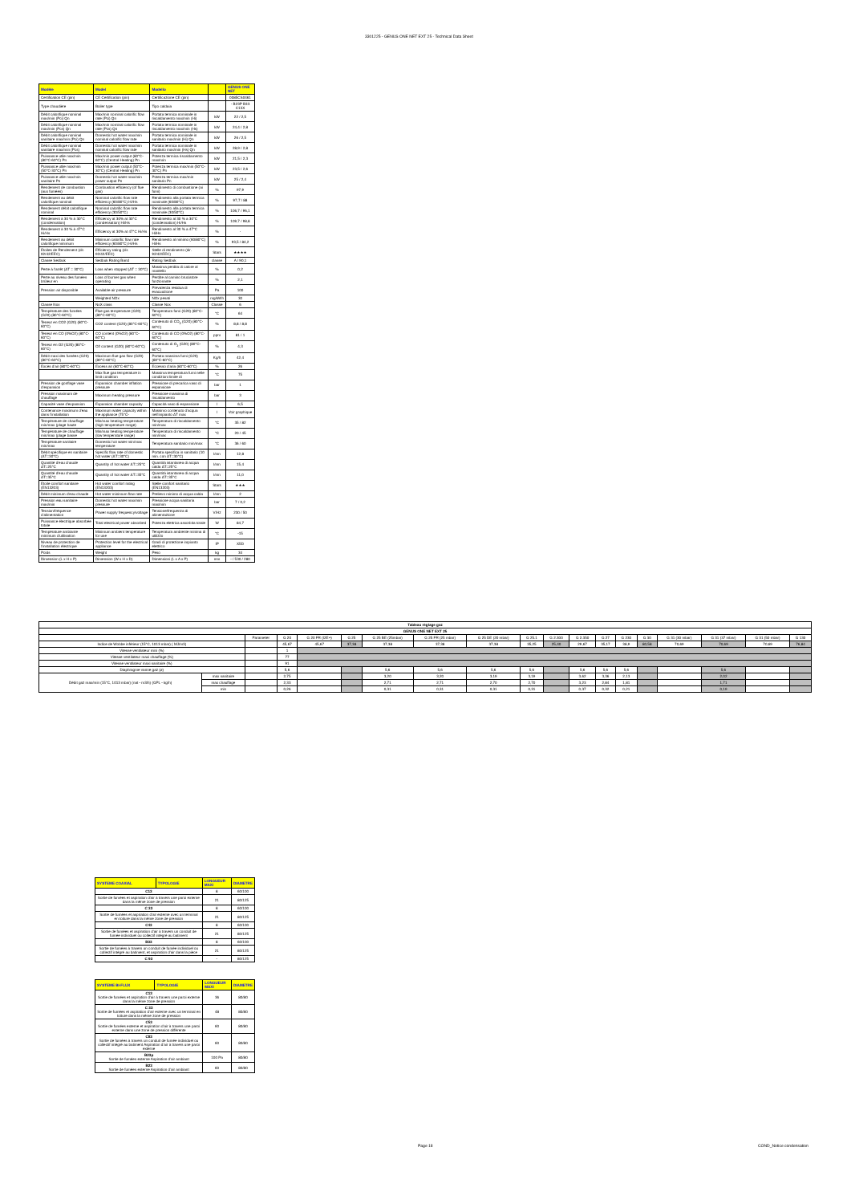3301225 - GENUS ONE NET EXT 25 - Technical Data Sheet
| Modèle | Model | Modello | | GENUS ONE NET |
| --- | --- | --- | --- | --- |
| Certification CE (pin) | CE Certification (pin) | Certificazione CE (pin) | | 0085CS0461 |
| Type chaudière | Boiler type | Tipo caldaia | | - B23P B33 C13X |
| Débit calorifique nominal max/min (Pci) Qn | Max/min nominal calorific flow rate (Pci) Qn | Portata termica nominale in riscaldamento max/min (Hi) | kW | 22 / 2,5 |
| Débit calorifique nominal max/min (Pcs) Qn | Max/min nominal calorific flow rate (Pcs) Qn | Portata termica nominale in riscaldamento max/min (Hs) | kW | 24,4 / 2,8 |
| Débit calorifique nominal sanitaire max/min (Pci) Qn | Domestic hot water max/min nominal calorific flow rate | Portata termica nominale in sanitario max/min (Hi) Qn | kW | 26 / 2,5 |
| Débit calorifique nominal sanitaire max/min (Pcs) | Domestic hot water max/min nominal calorific flow rate | Portata termica nominale in sanitario max/min (Hs) Qn | kW | 28,9 / 2,8 |
| Puissance utile max/min (80°C-60°C) Pn | Max/min power output (80°C-60°C) (Central Heating) Pn | Potenza termica riscaldamento max/min | kW | 21,5 / 2,3 |
| Puissance utile max/min (50°C-30°C) Pn | Max/min power output (50°C-30°C) (Central Heating) Pn | Potenza termica max/min (50°C-30°C) Pn | kW | 23,5 / 2,6 |
| Puissance utile max/min sanitaire Pn | Domestic hot water max/min power output Pn | Potenza termica max/min sanitario Pn | kW | 25 / 2,4 |
| Rendement de combustion (aux fumées) | Combustion efficiency (of flue gas) | Rendimento di combustione (ai fumi) | % | 97,9 |
| Rendement au débit calorifique nominal | Nominal calorific flow rate efficiency (60/80°C) Hi/Hs | Rendimento alla portata termica nominale (60/80°C) | % | 97,7 / 88 |
| Rendement débit calorifique nominal | Nominal calorific flow rate efficiency (30/50°C) | Rendimento alla portata termica nominale (30/50°C) | % | 106,7 / 96,1 |
| Rendement à 30 % à 30°C (condensation) | Efficiency at 30% at 30°C (condensation) Hi/Hs | Rendimento al 30 % a 30°C (condensation) Hi/Hs | % | 109,7 / 98,8 |
| Rendement à 30 % à 47°C Hi/Hs | Efficiency at 30% at 47°C Hi/Hs | Rendimento al 30 % a 47°C Hi/Hs | % | - |
| Rendement au débit calorifique minimum | Minimum calorific flow rate efficiency (60/80°C) Hi/Hs | Rendimento al minimo (60/80°C) Hi/Hs | % | 93,5 / 84,2 |
| Etoiles de Rendement (dir. 92/42/EEC) | Efficiency rating (dir. 92/42/EEC) | Stelle di rendimento (dir. 92/42/EEC) | Stars | ★★★★ |
| Classe Sedbuk | Sedbuk Rating Band | Rating Sedbuk | classe | A / 90,1 |
| Perte à l'arrêt (ΔT = 30°C) | Loss when stopped (ΔT = 30°C) | Massima perdita di calore al mantello | % | 0,2 |
| Perte au niveau des fumées brûleur en | Loss of burner gas when operating | Perdite al camino bruciatore funzionante | % | 2,1 |
| Pression air disponible | Available air pressure | Prevalenza residua di evacuazione | Pa | 100 |
| | Weighted NOx | NOx pesati | mg/kWh | 30 |
| Classe Nox | NoX class | Classe Nox | Classe | 6 |
| Température des fumées (G20) (80°C-60°C) | Flue gas temperature (G20) (80°C-60°C) | Temperatura fumi (G20) (80°C-60°C) | °C | 64 |
| Teneur en CO2 (G20) (80°C-60°C) | CO2 content (G20) (80°C-60°C) | Contenuto di CO<sub>2</sub> (G20) (80°C-60°C) | % | 8,8 / 8,8 |
| Teneur en CO (0%O2) (80°C-60°C) | CO content (0%O2) (80°C-60°C) | Contenuto di CO (0%O2) (80°C-60°C) | ppm | 81 / 1 |
| Teneur en O2 (G20) (80°C-60°C) | O2 content (G20) (80°C-60°C) | Contenuto di O<sub>2</sub> (G20) (80°C-60°C) | % | 4,3 |
| Débit maxi des fumées (G20) (80°C-60°C) | Maximum flue gas flow (G20) (80°C-60°C) | Portata massima fumi (G20) (80°C-60°C) | Kg/h | 42,4 |
| Excès d'air (80°C-60°C) | Excess air (80°C-60°C) | Eccesso d'aria (80°C-60°C) | % | 26 |
| | Max flue gas temperature in limit condition | Massima temperatura fumi nelle condizioni limite di | °C | 75 |
| Pression de gonflage vase d'expansion | Expansion chamber inflation pressure | Pressione di precarica vaso di espansione | bar | 1 |
| Pression maximum de chauffage | Maximum heating pressure | Pressione massima di riscaldamento | bar | 3 |
| Capacité vase d'expansion | Expansion chamber capacity | Capacità vaso di espansione | l | 6,5 |
| Contenance maximum d'eau dans l'installation | Maximum water capacity within the appliance (75°C- | Massimo contenuto d'acqua nell'impianto ΔT max | l | Voir graphique |
| Température de chauffage min/max (plage haute | Min/max heating temperature (high temperature range) | Temperatura di riscaldamento min/max | °C | 35 / 82 |
| Température de chauffage min/max (plage basse | Min/max heating temperature (low temperature range) | Temperatura di riscaldamento min/max | °C | 20 / 45 |
| Température sanitaire min/max | Domestic hot water min/max temperature | Temperatura sanitario min/max | °C | 36 / 60 |
| Débit spécifique en sanitaire (ΔT=30°C) | Specific flow rate of domestic hot water (ΔT=30°C) | Portata specifica in sanitario (10 min. con ΔT=30°C) | l/mn | 12,8 |
| Quantité d'eau chaude ΔT=25°C | Quantity of hot water ΔT=25°C | Quantità istantanea di acqua calda ΔT=25°C | l/mn | 15,4 |
| Quantité d'eau chaude ΔT=35°C | Quantity of hot water ΔT=35°C | Quantità istantanea di acqua calda ΔT=35°C | l/mn | 11,0 |
| Etoile comfort sanitaire (EN13203) | Hot water comfort rating (EN13203) | Stelle comfort sanitario (EN13203) | Stars | ★★★ |
| Débit minimum d'eau chaude | Hot water minimum flow rate | Prelievo minimo di acqua calda | l/mn | 2 |
| Pression eau sanitaire max/min | Domestic hot water max/min pressure | Pressione acqua sanitaria max/min | bar | 7 / 0,2 |
| Tension/fréquence d'alimentation | Power supply frequency/voltage | Tensione/frequenza di alimentazione | V/Hz | 230 / 50 |
| Puissance électrique absorbée totale | Total electrical power absorbed | Potenza elettrica assorbita totale | W | 84,7 |
| Température ambiante minimum d'utilisation | Minimum ambient temperature for use | Temperatura ambiente minima di utilizzo | °C | -15 |
| Niveau de protection de l'installation électrique | Protection level for the electrical appliance | Gradi di protezione impianto elettrico | IP | X5D |
| Poids | Weight | Peso | kg | 34 |
| Dimension (L x H x P) | Dimension (W x H x D) | Dimensioni (L x A x P) | mm | - / 530 / 280 |
| Tableau réglage gaz | | | | | | | | | | | | | | | | | | |
| --- | --- | --- | --- | --- | --- | --- | --- | --- | --- | --- | --- | --- | --- | --- | --- | --- | --- | --- |
| GENUS ONE NET EXT 25 | | | | | | | | | | | | | | | | | | |
| | | Parameter | G 20 | G 20 FR (I2E+) | G 25 | G 25 BE (25mbar) | G 25 FR (25 mbar) | G 25 DE (20 mbar) | G 25.1 | G 2.300 | G 2.350 | G 27 | G 230 | G 30 | G 31 (30 mbar) | G 31 (37 mbar) | G 31 (50 mbar) | G 130 |
| Indice de Wobbe inférieur (15°C, 1013 mbar) ( MJ/m3) | | | 45,67 | 45,67 | 37,38 | 37,38 | 37,38 | 37,38 | 35,25 | 25,40 | 29,67 | 35,17 | 38,9 | 80,58 | 70,69 | 70,69 | 70,69 | 76,84 |
| Vitesse ventilateur mini (%) | | | 1 | | | | | | | | | | | | | | | |
| Vitesse ventilateur maxi chauffage (%) | | | 77 | | | | | | | | | | | | | | | |
| Vitesse ventilateur maxi sanitaire (%) | | | 91 | | | | | | | | | | | | | | | |
| Diaphragme vanne gaz (ø) | | | 5,6 | | | 5,6 | 5,6 | 5,6 | 5,6 | | 5,6 | 5,6 | 5,6 | | | 5,6 | | |
| Débit gaz max/min (15°C, 1013 mbar) (nat - m3/h) (GPL - kg/h) | max sanitaire | | 2,75 | | | 3,20 | 3,20 | 3,19 | 3,19 | | 3,62 | 3,36 | 2,13 | | | 2,02 | | |
| | max chauffage | | 2,33 | | | 2,71 | 2,71 | 2,70 | 2,70 | | 3,23 | 2,84 | 1,81 | | | 1,71 | | |
| | min | | 0,26 | | | 0,31 | 0,31 | 0,31 | 0,31 | | 0,37 | 0,32 | 0,21 | | | 0,19 | | |
| SYSTEME COAXIAL | TYPOLOGIE | LONGUEUR MAXI | DIAMETRE |
| --- | --- | --- | --- |
| C13 | | 8 | 60/100 |
| Sortie de fumées et aspiration d'air à travers une paroi externe dans la même zone de pression | | 21 | 80/125 |
| C 33 | | 8 | 60/100 |
| Sortie de fumées et aspiration d'air externe avec un terminal en toiture dans la même zone de pression | | 21 | 80/125 |
| C43 | | 8 | 60/100 |
| Sortie de fumées et aspiration d'air à travers un conduit de fumée individuel ou collectif intégré au batiment | | 21 | 80/125 |
| B33 | | 8 | 60/100 |
| Sortie de fumées à travers un conduit de fumée individuel ou collectif intégré au batiment, et aspiration d'air dans la pièce | | 21 | 80/125 |
| C 93 | | - | 80/125 |
| SYSTEME BI-FLUX | TYPOLOGIE | LONGUEUR MAXI | DIAMETRE |
| --- | --- | --- | --- |
| C13 Sortie de fumées et aspiration d'air à travers une paroi externe dans la même zone de pression | | 36 | 80/80 |
| C 33 Sortie de fumées et aspiration d'air externe avec un terminal en toiture dans la même zone de pression | | 48 | 80/80 |
| C53 Sortie de fumées externe et aspiration d'air à travers une paroi externe dans une zone de pression différente | | 60 | 80/80 |
| C83 Sortie de fumées à travers un conduit de fumée individuel ou collectif intégré au batiment Aspiration d'air à travers une paroi externe | | 60 | 80/80 |
| B23p Sortie de fumées externe Aspiration d'air ambiant | | 100 Pa | 80/80 |
| B23 Sortie de fumées externe Aspiration d'air ambiant | | 60 | 80/80 |
Page 18 COND_Notice condensation